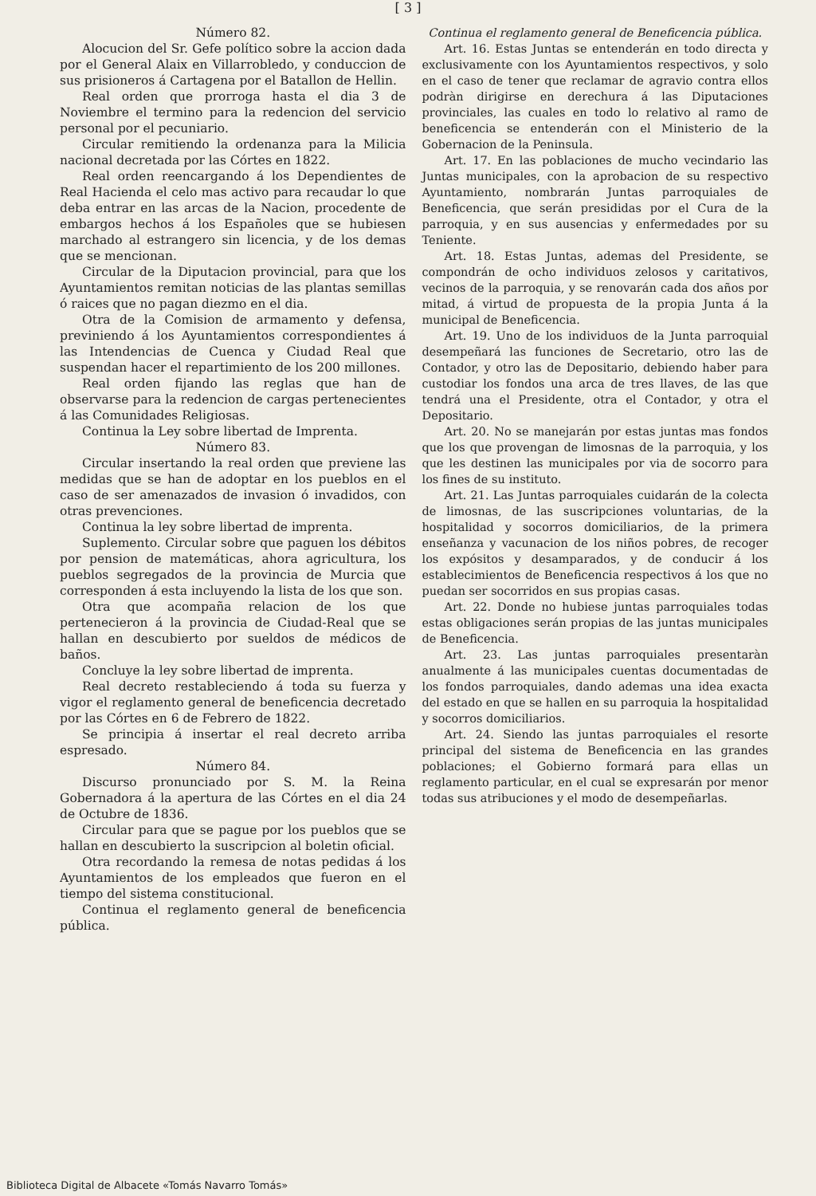[ 3 ]
Número 82.
Alocucion del Sr. Gefe político sobre la accion dada por el General Alaix en Villarrobledo, y conduccion de sus prisioneros á Cartagena por el Batallon de Hellin.
Real orden que prorroga hasta el dia 3 de Noviembre el termino para la redencion del servicio personal por el pecuniario.
Circular remitiendo la ordenanza para la Milicia nacional decretada por las Córtes en 1822.
Real orden reencargando á los Dependientes de Real Hacienda el celo mas activo para recaudar lo que deba entrar en las arcas de la Nacion, procedente de embargos hechos á los Españoles que se hubiesen marchado al estrangero sin licencia, y de los demas que se mencionan.
Circular de la Diputacion provincial, para que los Ayuntamientos remitan noticias de las plantas semillas ó raices que no pagan diezmo en el dia.
Otra de la Comision de armamento y defensa, previniendo á los Ayuntamientos correspondientes á las Intendencias de Cuenca y Ciudad Real que suspendan hacer el repartimiento de los 200 millones.
Real orden fijando las reglas que han de observarse para la redencion de cargas pertenecientes á las Comunidades Religiosas.
Continua la Ley sobre libertad de Imprenta.
Número 83.
Circular insertando la real orden que previene las medidas que se han de adoptar en los pueblos en el caso de ser amenazados de invasion ó invadidos, con otras prevenciones.
Continua la ley sobre libertad de imprenta.
Suplemento. Circular sobre que paguen los débitos por pension de matemáticas, ahora agricultura, los pueblos segregados de la provincia de Murcia que corresponden á esta incluyendo la lista de los que son.
Otra que acompaña relacion de los que pertenecieron á la provincia de Ciudad-Real que se hallan en descubierto por sueldos de médicos de baños.
Concluye la ley sobre libertad de imprenta.
Real decreto restableciendo á toda su fuerza y vigor el reglamento general de beneficencia decretado por las Córtes en 6 de Febrero de 1822.
Se principia á insertar el real decreto arriba espresado.
Número 84.
Discurso pronunciado por S. M. la Reina Gobernadora á la apertura de las Córtes en el dia 24 de Octubre de 1836.
Circular para que se pague por los pueblos que se hallan en descubierto la suscripcion al boletin oficial.
Otra recordando la remesa de notas pedidas á los Ayuntamientos de los empleados que fueron en el tiempo del sistema constitucional.
Continua el reglamento general de beneficencia pública.
Continua el reglamento general de Beneficencia pública.
Art. 16. Estas Juntas se entenderán en todo directa y exclusivamente con los Ayuntamientos respectivos, y solo en el caso de tener que reclamar de agravio contra ellos podràn dirigirse en derechura á las Diputaciones provinciales, las cuales en todo lo relativo al ramo de beneficencia se entenderán con el Ministerio de la Gobernacion de la Peninsula.
Art. 17. En las poblaciones de mucho vecindario las Juntas municipales, con la aprobacion de su respectivo Ayuntamiento, nombrarán Juntas parroquiales de Beneficencia, que serán presididas por el Cura de la parroquia, y en sus ausencias y enfermedades por su Teniente.
Art. 18. Estas Juntas, ademas del Presidente, se compondrán de ocho individuos zelosos y caritativos, vecinos de la parroquia, y se renovarán cada dos años por mitad, á virtud de propuesta de la propia Junta á la municipal de Beneficencia.
Art. 19. Uno de los individuos de la Junta parroquial desempeñará las funciones de Secretario, otro las de Contador, y otro las de Depositario, debiendo haber para custodiar los fondos una arca de tres llaves, de las que tendrá una el Presidente, otra el Contador, y otra el Depositario.
Art. 20. No se manejarán por estas juntas mas fondos que los que provengan de limosnas de la parroquia, y los que les destinen las municipales por via de socorro para los fines de su instituto.
Art. 21. Las Juntas parroquiales cuidarán de la colecta de limosnas, de las suscripciones voluntarias, de la hospitalidad y socorros domiciliarios, de la primera enseñanza y vacunacion de los niños pobres, de recoger los expósitos y desamparados, y de conducir á los establecimientos de Beneficencia respectivos á los que no puedan ser socorridos en sus propias casas.
Art. 22. Donde no hubiese juntas parroquiales todas estas obligaciones serán propias de las juntas municipales de Beneficencia.
Art. 23. Las juntas parroquiales presentaràn anualmente á las municipales cuentas documentadas de los fondos parroquiales, dando ademas una idea exacta del estado en que se hallen en su parroquia la hospitalidad y socorros domiciliarios.
Art. 24. Siendo las juntas parroquiales el resorte principal del sistema de Beneficencia en las grandes poblaciones; el Gobierno formará para ellas un reglamento particular, en el cual se expresarán por menor todas sus atribuciones y el modo de desempeñarlas.
Biblioteca Digital de Albacete «Tomás Navarro Tomás»